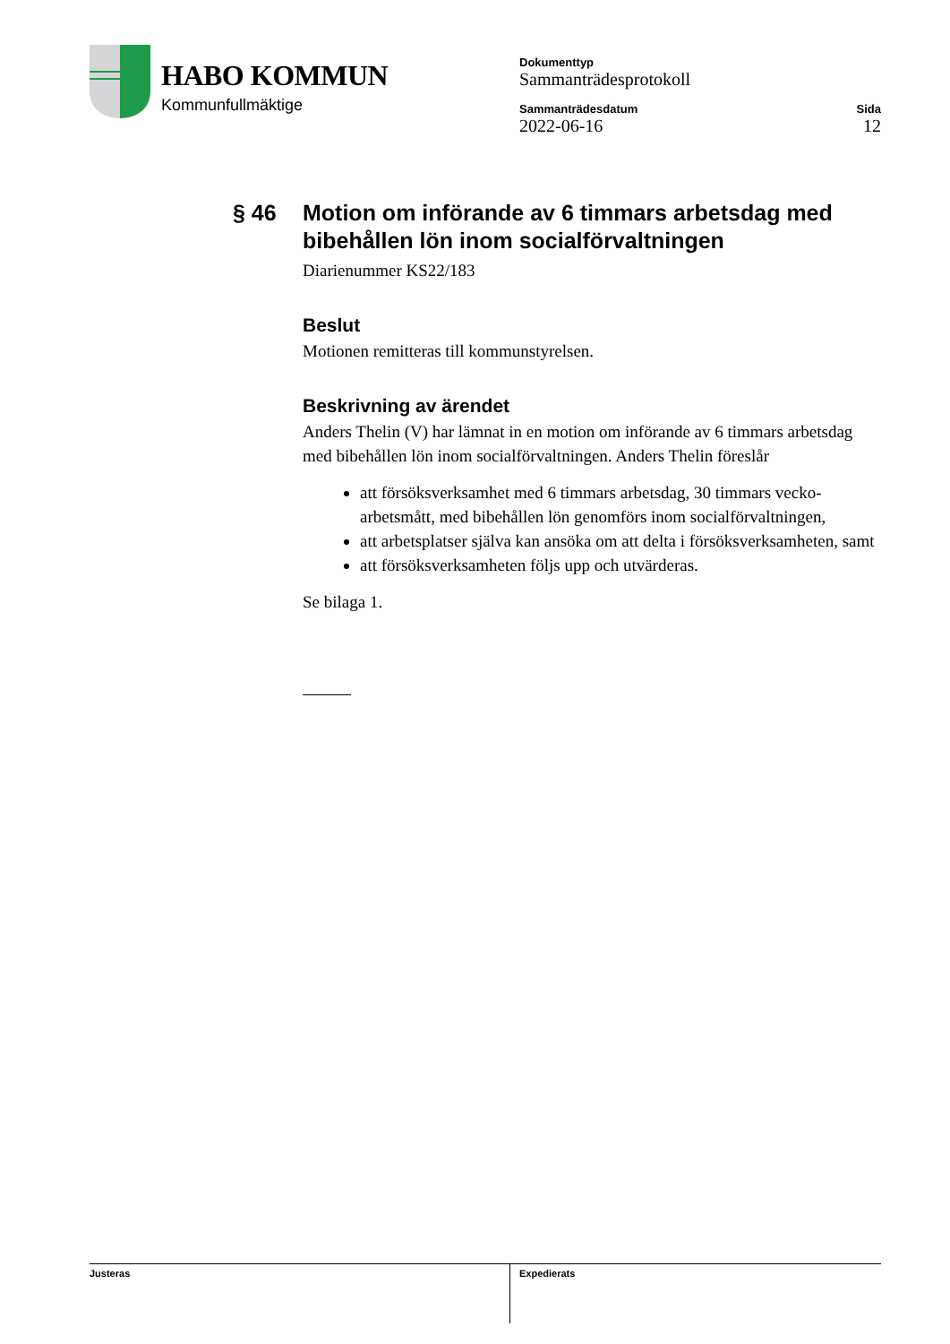HABO KOMMUN
Kommunfullmäktige
Dokumenttyp
Sammanträdesprotokoll
Sammanträdesdatum
2022-06-16
Sida
12
§ 46 Motion om införande av 6 timmars arbetsdag med bibehållen lön inom socialförvaltningen
Diarienummer KS22/183
Beslut
Motionen remitteras till kommunstyrelsen.
Beskrivning av ärendet
Anders Thelin (V) har lämnat in en motion om införande av 6 timmars arbetsdag med bibehållen lön inom socialförvaltningen. Anders Thelin föreslår
att försöksverksamhet med 6 timmars arbetsdag, 30 timmars vecko-arbetsmått, med bibehållen lön genomförs inom socialförvaltningen,
att arbetsplatser själva kan ansöka om att delta i försöksverksamheten, samt
att försöksverksamheten följs upp och utvärderas.
Se bilaga 1.
Justeras Expedierats